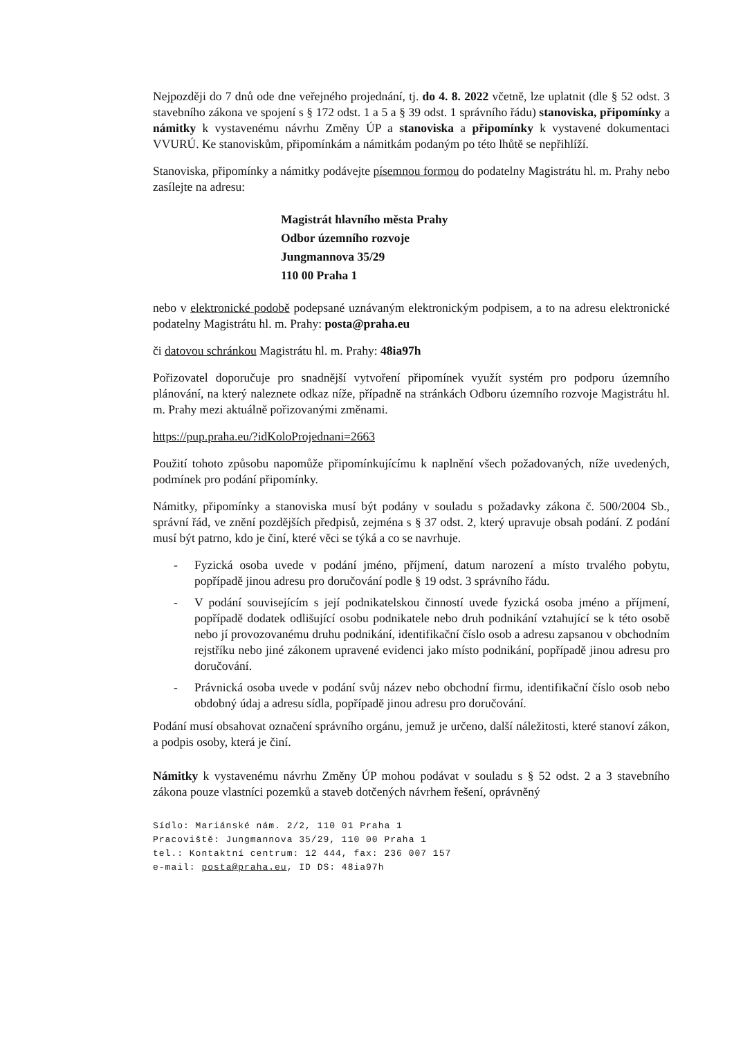Nejpozději do 7 dnů ode dne veřejného projednání, tj. do 4. 8. 2022 včetně, lze uplatnit (dle § 52 odst. 3 stavebního zákona ve spojení s § 172 odst. 1 a 5 a § 39 odst. 1 správního řádu) stanoviska, připomínky a námitky k vystavenému návrhu Změny ÚP a stanoviska a připomínky k vystavené dokumentaci VVURÚ. Ke stanoviskům, připomínkám a námitkám podaným po této lhůtě se nepřihlíží.
Stanoviska, připomínky a námitky podávejte písemnou formou do podatelny Magistrátu hl. m. Prahy nebo zasílejte na adresu:
Magistrát hlavního města Prahy
Odbor územního rozvoje
Jungmannova 35/29
110 00 Praha 1
nebo v elektronické podobě podepsané uznávaným elektronickým podpisem, a to na adresu elektronické podatelny Magistrátu hl. m. Prahy: posta@praha.eu
či datovou schránkou Magistrátu hl. m. Prahy: 48ia97h
Pořizovatel doporučuje pro snadnější vytvoření připomínek využít systém pro podporu územního plánování, na který naleznete odkaz níže, případně na stránkách Odboru územního rozvoje Magistrátu hl. m. Prahy mezi aktuálně pořizovanými změnami.
https://pup.praha.eu/?idKoloProjednani=2663
Použití tohoto způsobu napomůže připomínkujícímu k naplnění všech požadovaných, níže uvedených, podmínek pro podání připomínky.
Námitky, připomínky a stanoviska musí být podány v souladu s požadavky zákona č. 500/2004 Sb., správní řád, ve znění pozdějších předpisů, zejména s § 37 odst. 2, který upravuje obsah podání. Z podání musí být patrno, kdo je činí, které věci se týká a co se navrhuje.
- Fyzická osoba uvede v podání jméno, příjmení, datum narození a místo trvalého pobytu, popřípadě jinou adresu pro doručování podle § 19 odst. 3 správního řádu.
- V podání souvisejícím s její podnikatelskou činností uvede fyzická osoba jméno a příjmení, popřípadě dodatek odlišující osobu podnikatele nebo druh podnikání vztahující se k této osobě nebo jí provozovanému druhu podnikání, identifikační číslo osob a adresu zapsanou v obchodním rejstříku nebo jiné zákonem upravené evidenci jako místo podnikání, popřípadě jinou adresu pro doručování.
- Právnická osoba uvede v podání svůj název nebo obchodní firmu, identifikační číslo osob nebo obdobný údaj a adresu sídla, popřípadě jinou adresu pro doručování.
Podání musí obsahovat označení správního orgánu, jemuž je určeno, další náležitosti, které stanoví zákon, a podpis osoby, která je činí.
Námitky k vystavenému návrhu Změny ÚP mohou podávat v souladu s § 52 odst. 2 a 3 stavebního zákona pouze vlastníci pozemků a staveb dotčených návrhem řešení, oprávněný
Sídlo: Mariánské nám. 2/2, 110 01 Praha 1
Pracoviště: Jungmannova 35/29, 110 00 Praha 1
tel.: Kontaktní centrum: 12 444, fax: 236 007 157
e-mail: posta@praha.eu, ID DS: 48ia97h